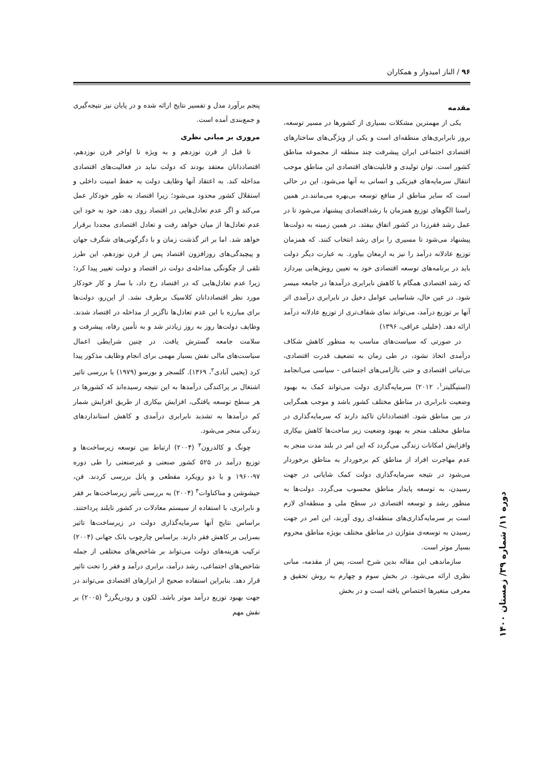۹۶ / الناز امیدوار و همکاران
مقدمه
یکی از مهمترین مشکلات بسیاری از کشورها در مسیر توسعه، بروز نابرابری‌های منطقه‌ای است و یکی از ویژگی‌های ساختارهای اقتصادی اجتماعی ایران پیشرفت چند منطقه از مجموعه مناطق کشور است. توان تولیدی و قابلیت‌های اقتصادی این مناطق موجب انتقال سرمایه‌های فیزیکی و انسانی به آنها می‌شود. این در حالی است که سایر مناطق از منافع توسعه بی‌بهره می‌مانند.در همین راستا الگوهای توزیع همزمان با رشداقتصادی پیشنهاد می‌شود تا در عمل رشد فقرزدا در کشور اتفاق بیفتد. در همین زمینه به دولت‌ها پیشنهاد می‌شود تا مسیری را برای رشد انتخاب کنند. که همزمان توزیع عادلانه درآمد را نیز به ارمغان بیاورد. به عبارت دیگر دولت باید در برنامه‌های توسعه اقتصادی خود به تعیین روش‌هایی بپردازد که رشد اقتصادی همگام با کاهش نابرابری درآمدها در جامعه میسر شود. در عین حال، شناسایی عوامل دخیل در نابرابری درآمدی اثر آنها بر توزیع درآمد، می‌تواند نمای شفاف‌تری از توزیع عادلانه درآمد ارائه دهد. (خلیلی عراقی، ۱۳۹۶)
در صورتی که سیاست‌های مناسب به منظور کاهش شکاف درآمدی اتخاذ نشود، در طی زمان به تضعیف قدرت اقتصادی، بی‌ثباتی اقتصادی و حتی ناآرامی‌های اجتماعی - سیاسی می‌انجامد (استیگلیتز<sup>۱</sup>، ۲۰۱۲) سرمایه‌گذاری دولت می‌تواند کمک به بهبود وضعیت نابرابری در مناطق مختلف کشور باشد و موجب همگرایی در بین مناطق شود. اقتصاددانان تاکید دارند که سرمایه‌گذاری در مناطق مختلف منجر به بهبود وضعیت زیر ساخت‌ها کاهش بیکاری وافزایش امکانات زندگی می‌گردد که این امر در بلند مدت منجر به عدم مهاجرت افراد از مناطق کم برخوردار به مناطق برخوردار می‌شود در نتیجه سرمایه‌گذاری دولت کمک شایانی در جهت رسیدن، به توسعه پایدار مناطق محسوب می‌گردد. دولت‌ها به منظور رشد و توسعه اقتصادی در سطح ملی و منطقه‌ای لازم است بر سرمایه‌گذاری‌های منطقه‌ای روی آورند، این امر در جهت رسیدن به توسعه‌ی متوازن در مناطق مختلف بویژه مناطق محروم بسیار موثر است.
سازماندهی این مقاله بدین شرح است، پس از مقدمه، مبانی نظری ارائه می‌شود. در بخش سوم و چهارم به روش تحقیق و معرفی متغیرها اختصاص یافته است و در بخش
پنجم برآورد مدل و تفسیر نتایج ارائه شده و در پایان نیز نتیجه‌گیری و جمع‌بندی آمده است.
مروری بر مبانی نظری
تا قبل از قرن نوزدهم و به ویژه تا اواخر قرن نوزدهم، اقتصاددانان معتقد بودند که دولت نباید در فعالیت‌های اقتصادی مداخله کند. به اعتقاد آنها وظایف دولت به حفظ امنیت داخلی و استقلال کشور محدود می‌شود؛ زیرا اقتصاد به طور خودکار عمل می‌کند و اگر عدم تعادل‌هایی در اقتصاد روی دهد، خود به خود این عدم تعادل‌ها از میان خواهد رفت و تعادل اقتصادی مجددا برقرار خواهد شد. اما بر اثر گذشت زمان و با دگرگونی‌های شگرف جهان و پیچیدگی‌های روزافزون اقتصاد پس از قرن نوزدهم، این طرز تلقی از چگونگی مداخله‌ی دولت در اقتصاد و دولت تغییر پیدا کرد؛ زیرا عدم تعادل‌هایی که در اقتصاد رخ داد، با ساز و کار خودکار مورد نظر اقتصاددانان کلاسیک برطرف نشد. از این‌رو، دولت‌ها برای مبارزه با این عدم تعادل‌ها ناگزیر از مداخله در اقتصاد شدند. وظایف دولت‌ها روز به روز زیادتر شد و به تأمین رفاه، پیشرفت و سلامت جامعه گسترش یافت. در چنین شرایطی اعمال سیاست‌های مالی نقش بسیار مهمی برای انجام وظایف مذکور پیدا کرد (یحیی آبادی<sup>۲</sup>، ۱۳۶۹). گلسجر و بورسو (۱۹۷۹) با بررسی تاثیر اشتغال بر پراکندگی درآمدها به این نتیجه رسیده‌اند که کشورها در هر سطح توسعه یافتگی، افزایش بیکاری از طریق افزایش شمار کم درآمدها به تشدید نابرابری درآمدی و کاهش استانداردهای زندگی منجر می‌شود.
چونگ و کالدرون<sup>۳</sup> (۲۰۰۴) ارتباط بین توسعه زیرساخت‌ها و توزیع درآمد در ۵۲۵ کشور صنعتی و غیرصنعتی را طی دوره ۹۷-۱۹۶۰ و با دو رویکرد مقطعی و پانل بررسی کردند. فن، جیشوشن و مناکناوات<sup>۴</sup> (۲۰۰۴) به بررسی تأثیر زیرساخت‌ها بر فقر و نابرابری، با استفاده از سیستم معادلات در کشور تایلند پرداختند. براساس نتایج آنها سرمایه‌گذاری دولت در زیرساخت‌ها تاثیر بسزایی بر کاهش فقر دارند. براساس چارچوب بانک جهانی (۲۰۰۴) ترکیب هزینه‌های دولت می‌تواند بر شاخص‌های مختلفی از جمله شاخص‌های اجتماعی، رشد درآمد، برابری درآمد و فقر را تحت تاثیر قرار دهد. بنابراین استفاده صحیح از ابزارهای اقتصادی می‌تواند در جهت بهبود توزیع درآمد موثر باشد. لکون و رودریگرز<sup>۵</sup> (۲۰۰۵) بر نقش مهم
دوره ۱۱/ شماره ۳۹/ زمستان ۱۴۰۰